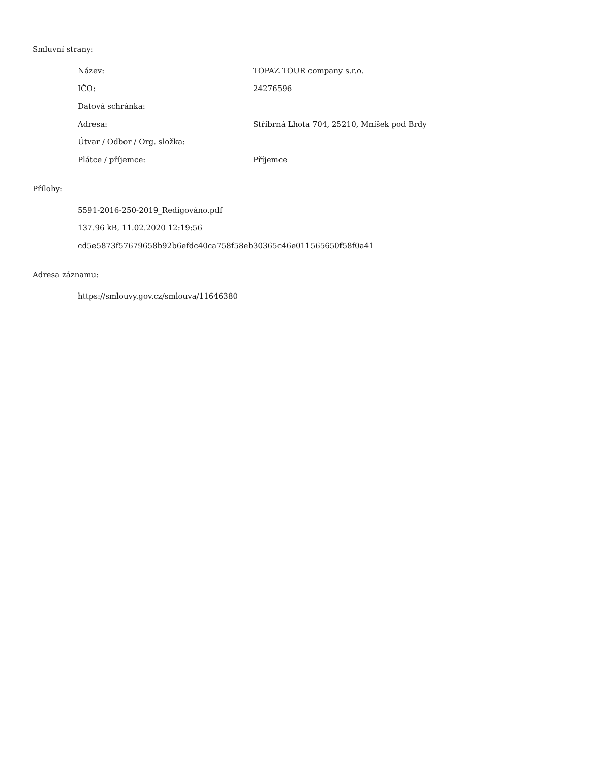Smluvní strany:
| Název: | TOPAZ TOUR company s.r.o. |
| IČO: | 24276596 |
| Datová schránka: | |
| Adresa: | Stříbrná Lhota 704, 25210, Mníšek pod Brdy |
| Útvar / Odbor / Org. složka: | |
| Plátce / příjemce: | Příjemce |
Přílohy:
5591-2016-250-2019_Redigováno.pdf
137.96 kB, 11.02.2020 12:19:56
cd5e5873f57679658b92b6efdc40ca758f58eb30365c46e011565650f58f0a41
Adresa záznamu:
https://smlouvy.gov.cz/smlouva/11646380